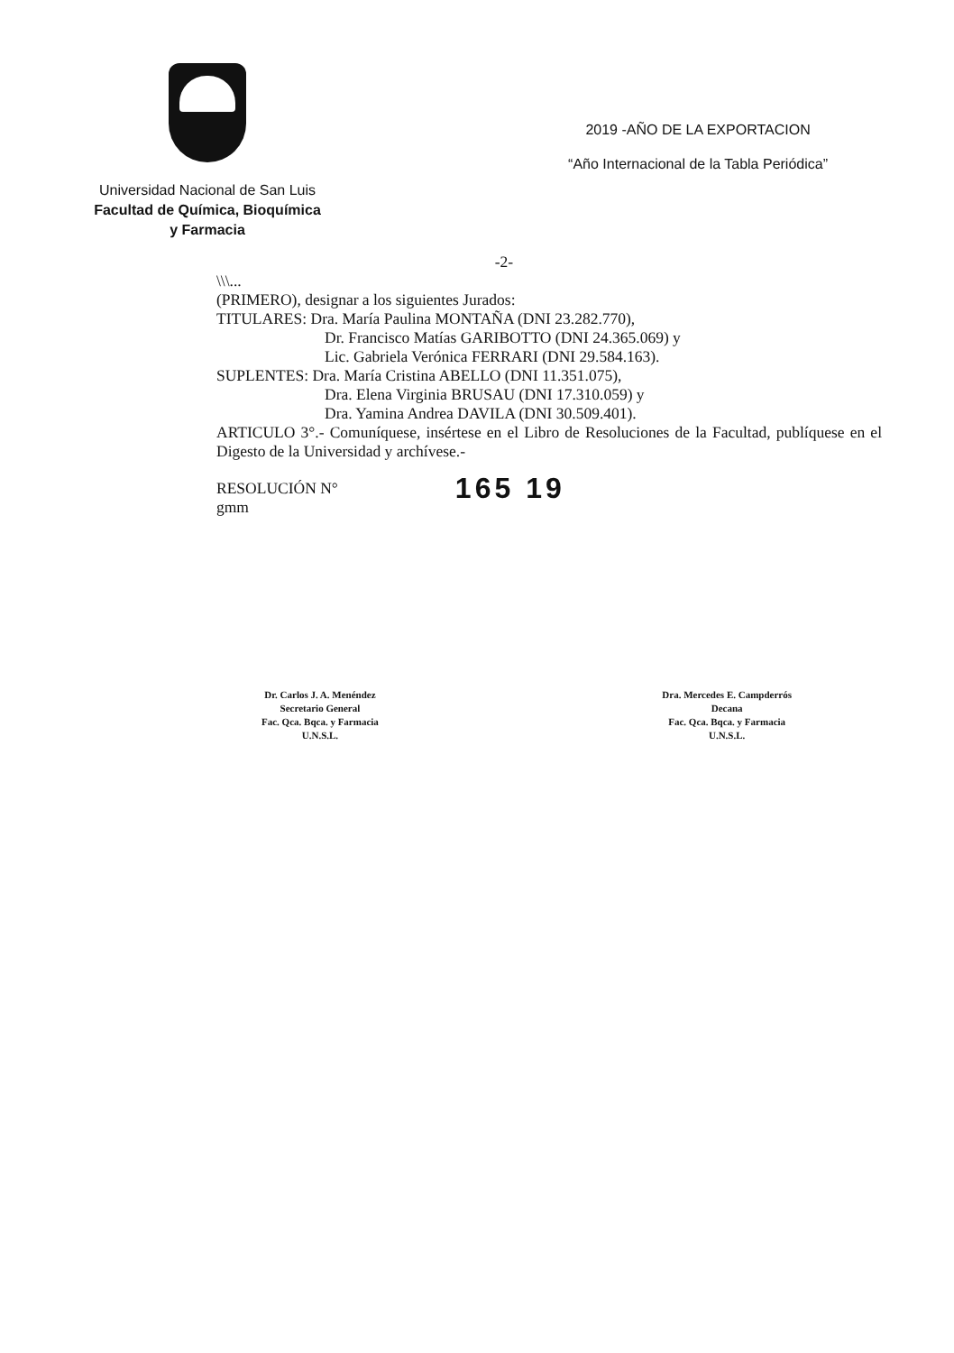Universidad Nacional de San Luis
Facultad de Química, Bioquímica
y Farmacia
2019 -AÑO DE LA EXPORTACION
“Año Internacional de la Tabla Periódica”
-2-
\\\...
(PRIMERO), designar a los siguientes Jurados:
TITULARES: Dra. María Paulina MONTAÑA (DNI 23.282.770),
Dr. Francisco Matías GARIBOTTO (DNI 24.365.069) y
Lic. Gabriela Verónica FERRARI (DNI 29.584.163).
SUPLENTES: Dra. María Cristina ABELLO (DNI 11.351.075),
Dra. Elena Virginia BRUSAU (DNI 17.310.059) y
Dra. Yamina Andrea DAVILA (DNI 30.509.401).
ARTICULO 3°.- Comuníquese, insértese en el Libro de Resoluciones de la Facultad, publíquese en el Digesto de la Universidad y archívese.-
RESOLUCIÓN N°
gmm
165 19
Dr. Carlos J. A. Menéndez
Secretario General
Fac. Qca. Bqca. y Farmacia
U.N.S.L.
Dra. Mercedes E. Campderrós
Decana
Fac. Qca. Bqca. y Farmacia
U.N.S.L.